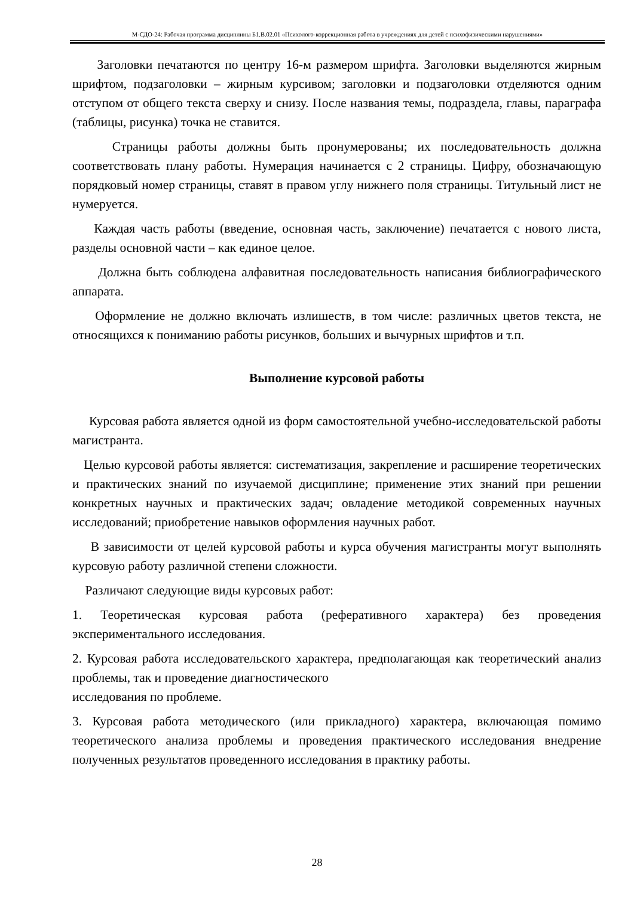М-СДО-24: Рабочая программа дисциплины Б1.В.02.01 «Психолого-коррекционная работа в учреждениях для детей с психофизическими нарушениями»
Заголовки печатаются по центру 16-м размером шрифта. Заголовки выделяются жирным шрифтом, подзаголовки – жирным курсивом; заголовки и подзаголовки отделяются одним отступом от общего текста сверху и снизу. После названия темы, подраздела, главы, параграфа (таблицы, рисунка) точка не ставится.
Страницы работы должны быть пронумерованы; их последовательность должна соответствовать плану работы. Нумерация начинается с 2 страницы. Цифру, обозначающую порядковый номер страницы, ставят в правом углу нижнего поля страницы. Титульный лист не нумеруется.
Каждая часть работы (введение, основная часть, заключение) печатается с нового листа, разделы основной части – как единое целое.
Должна быть соблюдена алфавитная последовательность написания библиографического аппарата.
Оформление не должно включать излишеств, в том числе: различных цветов текста, не относящихся к пониманию работы рисунков, больших и вычурных шрифтов и т.п.
Выполнение курсовой работы
Курсовая работа является одной из форм самостоятельной учебно-исследовательской работы магистранта.
Целью курсовой работы является: систематизация, закрепление и расширение теоретических и практических знаний по изучаемой дисциплине; применение этих знаний при решении конкретных научных и практических задач; овладение методикой современных научных исследований; приобретение навыков оформления научных работ.
В зависимости от целей курсовой работы и курса обучения магистранты могут выполнять курсовую работу различной степени сложности.
Различают следующие виды курсовых работ:
1. Теоретическая курсовая работа (реферативного характера) без проведения экспериментального исследования.
2. Курсовая работа исследовательского характера, предполагающая как теоретический анализ проблемы, так и проведение диагностического
исследования по проблеме.
3. Курсовая работа методического (или прикладного) характера, включающая помимо теоретического анализа проблемы и проведения практического исследования внедрение полученных результатов проведенного исследования в практику работы.
28